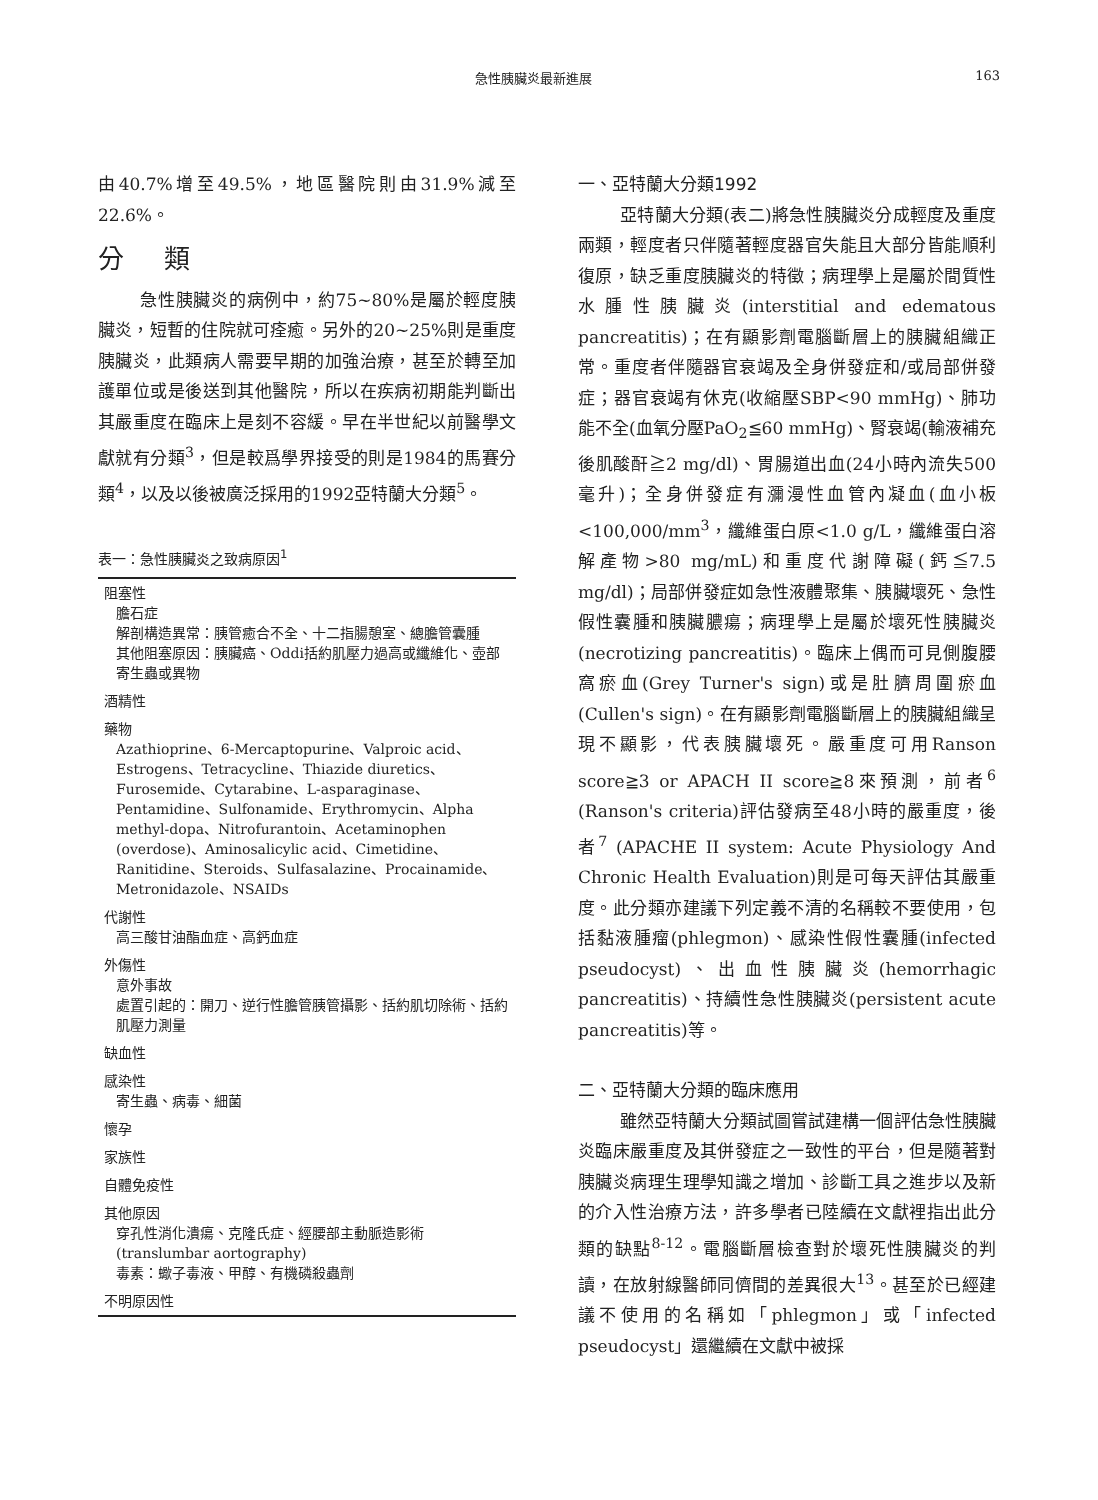急性胰臟炎最新進展 163
由40.7%增至49.5%，地區醫院則由31.9%減至22.6%。
分類
急性胰臟炎的病例中，約75~80%是屬於輕度胰臟炎，短暫的住院就可痊癒。另外的20~25%則是重度胰臟炎，此類病人需要早期的加強治療，甚至於轉至加護單位或是後送到其他醫院，所以在疾病初期能判斷出其嚴重度在臨床上是刻不容緩。早在半世紀以前醫學文獻就有分類<sup>3</sup>，但是較爲學界接受的則是1984的馬賽分類<sup>4</sup>，以及以後被廣泛採用的1992亞特蘭大分類<sup>5</sup>。
表一：急性胰臟炎之致病原因<sup>1</sup>
| 阻塞性 膽石症 解剖構造異常：胰管癒合不全、十二指腸憩室、總膽管囊腫 其他阻塞原因：胰臟癌、Oddi括約肌壓力過高或纖維化、壺部寄生蟲或異物 |
| 酒精性 |
| 藥物 Azathioprine、6-Mercaptopurine、Valproic acid、Estrogens、Tetracycline、Thiazide diuretics、Furosemide、Cytarabine、L-asparaginase、Pentamidine、Sulfonamide、Erythromycin、Alpha methyl-dopa、Nitrofurantoin、Acetaminophen (overdose)、Aminosalicylic acid、Cimetidine、Ranitidine、Steroids、Sulfasalazine、Procainamide、Metronidazole、NSAIDs |
| 代謝性 高三酸甘油酯血症、高鈣血症 |
| 外傷性 意外事故 處置引起的：開刀、逆行性膽管胰管攝影、括約肌切除術、括約肌壓力測量 |
| 缺血性 |
| 感染性 寄生蟲、病毒、細菌 |
| 懷孕 |
| 家族性 |
| 自體免疫性 |
| 其他原因 穿孔性消化潰瘍、克隆氏症、經腰部主動脈造影術(translumbar aortography) 毒素：蠍子毒液、甲醇、有機磷殺蟲劑 |
| 不明原因性 |
一、亞特蘭大分類1992
亞特蘭大分類(表二)將急性胰臟炎分成輕度及重度兩類，輕度者只伴隨著輕度器官失能且大部分皆能順利復原，缺乏重度胰臟炎的特徵；病理學上是屬於間質性水腫性胰臟炎(interstitial and edematous pancreatitis)；在有顯影劑電腦斷層上的胰臟組織正常。重度者伴隨器官衰竭及全身併發症和/或局部併發症；器官衰竭有休克(收縮壓SBP<90 mmHg)、肺功能不全(血氧分壓PaO<sub>2</sub>≦60 mmHg)、腎衰竭(輸液補充後肌酸酐≧2 mg/dl)、胃腸道出血(24小時內流失500毫升)；全身併發症有瀰漫性血管內凝血(血小板<100,000/mm<sup>3</sup>，纖維蛋白原<1.0 g/L，纖維蛋白溶解產物>80 mg/mL)和重度代謝障礙(鈣≦7.5 mg/dl)；局部併發症如急性液體聚集、胰臟壞死、急性假性囊腫和胰臟膿瘍；病理學上是屬於壞死性胰臟炎(necrotizing pancreatitis)。臨床上偶而可見側腹腰窩瘀血(Grey Turner's sign)或是肚臍周圍瘀血(Cullen's sign)。在有顯影劑電腦斷層上的胰臟組織呈現不顯影，代表胰臟壞死。嚴重度可用Ranson score≧3 or APACH II score≧8來預測，前者<sup>6</sup> (Ranson's criteria)評估發病至48小時的嚴重度，後者<sup>7</sup> (APACHE II system: Acute Physiology And Chronic Health Evaluation)則是可每天評估其嚴重度。此分類亦建議下列定義不清的名稱較不要使用，包括黏液腫瘤(phlegmon)、感染性假性囊腫(infected pseudocyst)、出血性胰臟炎(hemorrhagic pancreatitis)、持續性急性胰臟炎(persistent acute pancreatitis)等。
二、亞特蘭大分類的臨床應用
雖然亞特蘭大分類試圖嘗試建構一個評估急性胰臟炎臨床嚴重度及其併發症之一致性的平台，但是隨著對胰臟炎病理生理學知識之增加、診斷工具之進步以及新的介入性治療方法，許多學者已陸續在文獻裡指出此分類的缺點<sup>8-12</sup>。電腦斷層檢查對於壞死性胰臟炎的判讀，在放射線醫師同儕間的差異很大<sup>13</sup>。甚至於已經建議不使用的名稱如「phlegmon」或「infected pseudocyst」還繼續在文獻中被採